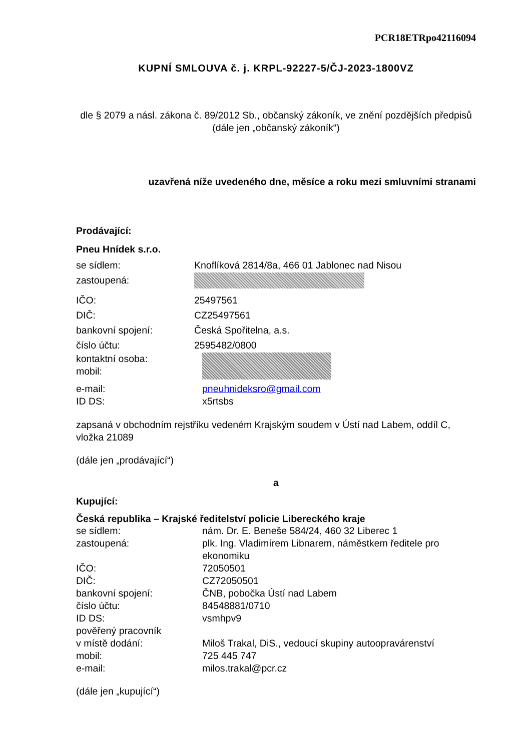PCR18ETRpo42116094
KUPNÍ SMLOUVA č. j. KRPL-92227-5/ČJ-2023-1800VZ
dle § 2079 a násl. zákona č. 89/2012 Sb., občanský zákoník, ve znění pozdějších předpisů (dále jen „občanský zákoník“)
uzavřená níže uvedeného dne, měsíce a roku mezi smluvními stranami
Prodávající:
Pneu Hnídek s.r.o.
se sídlem: Knoflíková 2814/8a, 466 01 Jablonec nad Nisou
zastoupená:
IČO: 25497561
DIČ: CZ25497561
bankovní spojení: Česká Spořitelna, a.s.
číslo účtu: 2595482/0800
kontaktní osoba:
mobil:
e-mail: pneuhnideksro@gmail.com
ID DS: x5rtsbs
zapsaná v obchodním rejstříku vedeném Krajským soudem v Ústí nad Labem, oddíl C, vložka 21089
(dále jen „prodávající“)
a
Kupující:
Česká republika – Krajské ředitelství policie Libereckého kraje
se sídlem: nám. Dr. E. Beneše 584/24, 460 32 Liberec 1
zastoupená: plk. Ing. Vladimírem Libnarem, náměstkem ředitele pro ekonomiku
IČO: 72050501
DIČ: CZ72050501
bankovní spojení: ČNB, pobočka Ústí nad Labem
číslo účtu: 84548881/0710
ID DS: vsmhpv9
pověřený pracovník
v místě dodání:
Miloš Trakal, DiS., vedoucí skupiny autoopravárenství
mobil: 725 445 747
e-mail: milos.trakal@pcr.cz
(dále jen „kupující“)